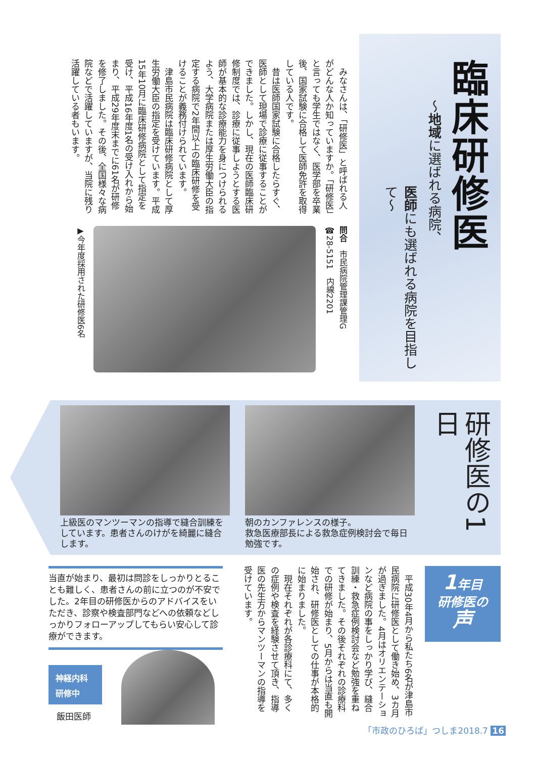臨床研修医
～地域に選ばれる病院、
医師にも選ばれる病院を目指して～
　みなさんは、「研修医」と呼ばれる人がどんな人か知っていますか。「研修医」と言っても学生ではなく、医学部を卒業後、国家試験に合格して医師免許を取得している人です。
　昔は医師国家試験に合格したらすぐ、医師として現場で診療に従事することができました。しかし、現在の医師臨床研修制度では、診療に従事しようとする医師が基本的な診療能力を身につけられるよう、大学病院または厚生労働大臣の指定する病院で2年間以上の臨床研修を受けることが義務付けられています。
　津島市民病院は臨床研修病院として厚生労働大臣の指定を受けています。平成15年10月に臨床研修病院として指定を受け、平成16年度1名の受け入れから始まり、平成29年度末までに61名が研修を修了しました。その後、全国様々な病院などで活躍していますが、当院に残り活躍している者もいます。
問合　市民病院管理課管理G
☎28-5151　内線2201
▶今年度採用された研修医6名
研修医の1日
朝のカンファレンスの様子。
救急医療部長による救急症例検討会で毎日勉強です。
上級医のマンツーマンの指導で縫合訓練をしています。患者さんのけがを綺麗に縫合します。
1年目
研修医の
声
　平成30年4月から私たち6名が津島市民病院に研修医として働き始め、3カ月が過ぎました。4月はオリエンテーションなど病院の事をしっかり学び、縫合訓練・救急症例検討会など勉強を重ねてきました。その後それぞれの診療科での研修が始まり、5月からは当直も開始され、研修医としての仕事が本格的に始まりました。
　現在それぞれが各診療科にて、多くの症例や検査を経験させて頂き、指導医の先生方からマンツーマンの指導を受けています。
当直が始まり、最初は問診をしっかりとることも難しく、患者さんの前に立つのが不安でした。2年目の研修医からのアドバイスをいただき、診察や検査部門などへの依頼などしっかりフォローアップしてもらい安心して診療ができます。
神経内科
研修中
飯田医師
「市政のひろば」つしま2018.7 16